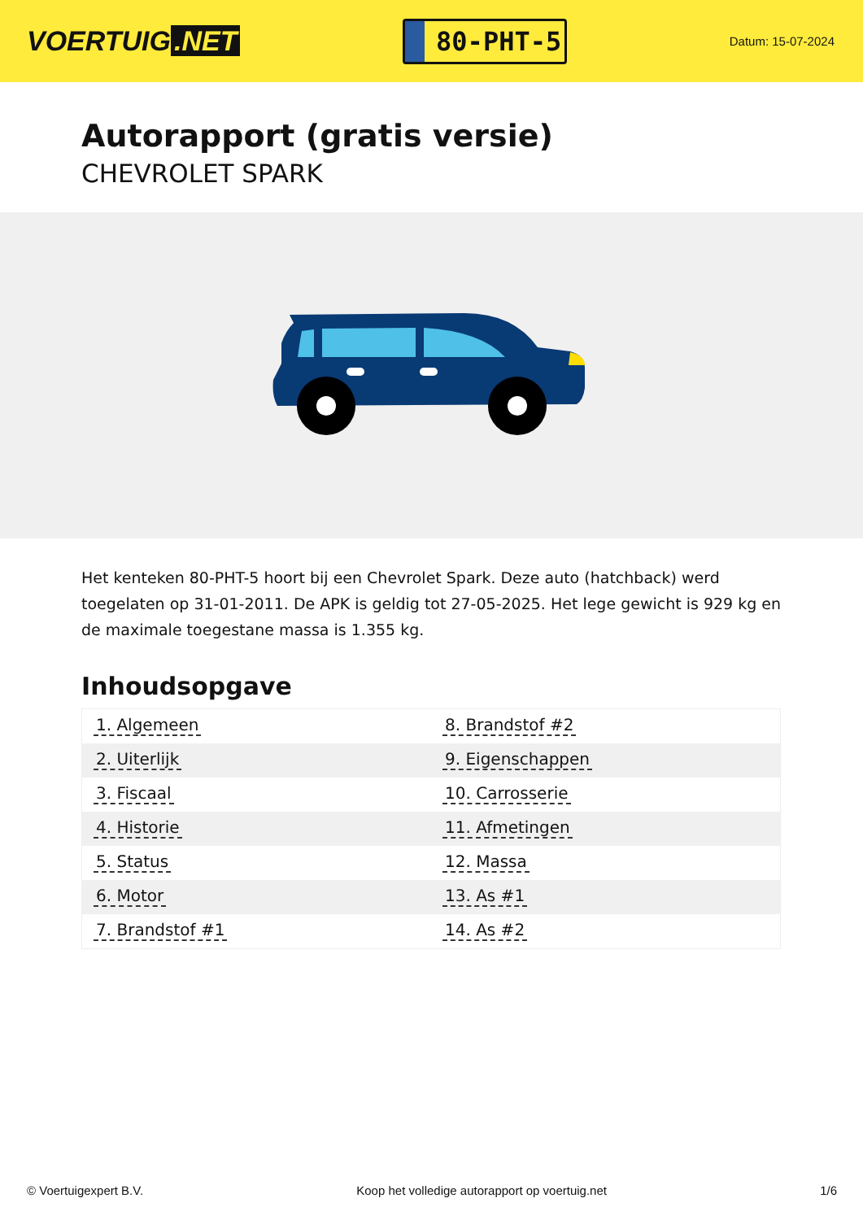VOERTUIG.NET
80-PHT-5
Datum: 15-07-2024
Autorapport (gratis versie)
CHEVROLET SPARK
Het kenteken 80-PHT-5 hoort bij een Chevrolet Spark. Deze auto (hatchback) werd toegelaten op 31-01-2011. De APK is geldig tot 27-05-2025. Het lege gewicht is 929 kg en de maximale toegestane massa is 1.355 kg.
Inhoudsopgave
| 1. Algemeen | 8. Brandstof #2 |
| 2. Uiterlijk | 9. Eigenschappen |
| 3. Fiscaal | 10. Carrosserie |
| 4. Historie | 11. Afmetingen |
| 5. Status | 12. Massa |
| 6. Motor | 13. As #1 |
| 7. Brandstof #1 | 14. As #2 |
© Voertuigexpert B.V. Koop het volledige autorapport op voertuig.net 1/6